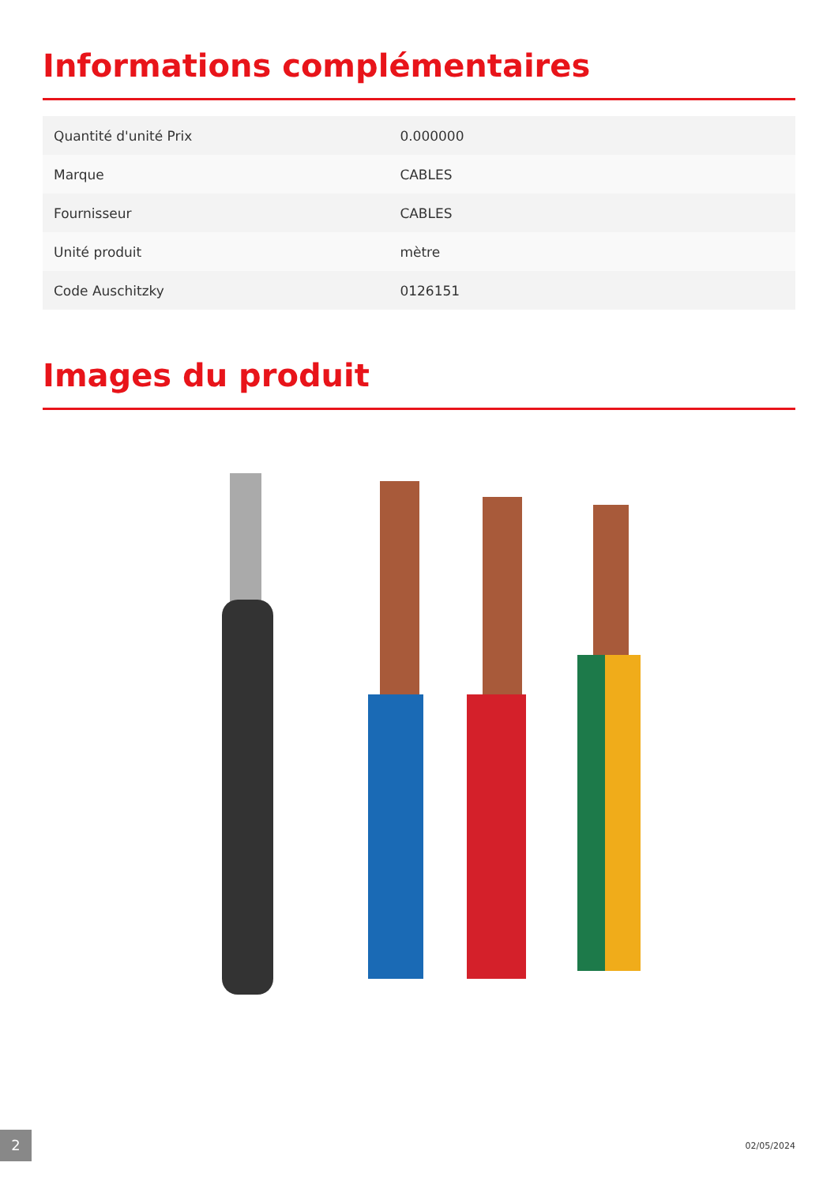Informations complémentaires
| Quantité d'unité Prix | 0.000000 |
| Marque | CABLES |
| Fournisseur | CABLES |
| Unité produit | mètre |
| Code Auschitzky | 0126151 |
Images du produit
2
02/05/2024